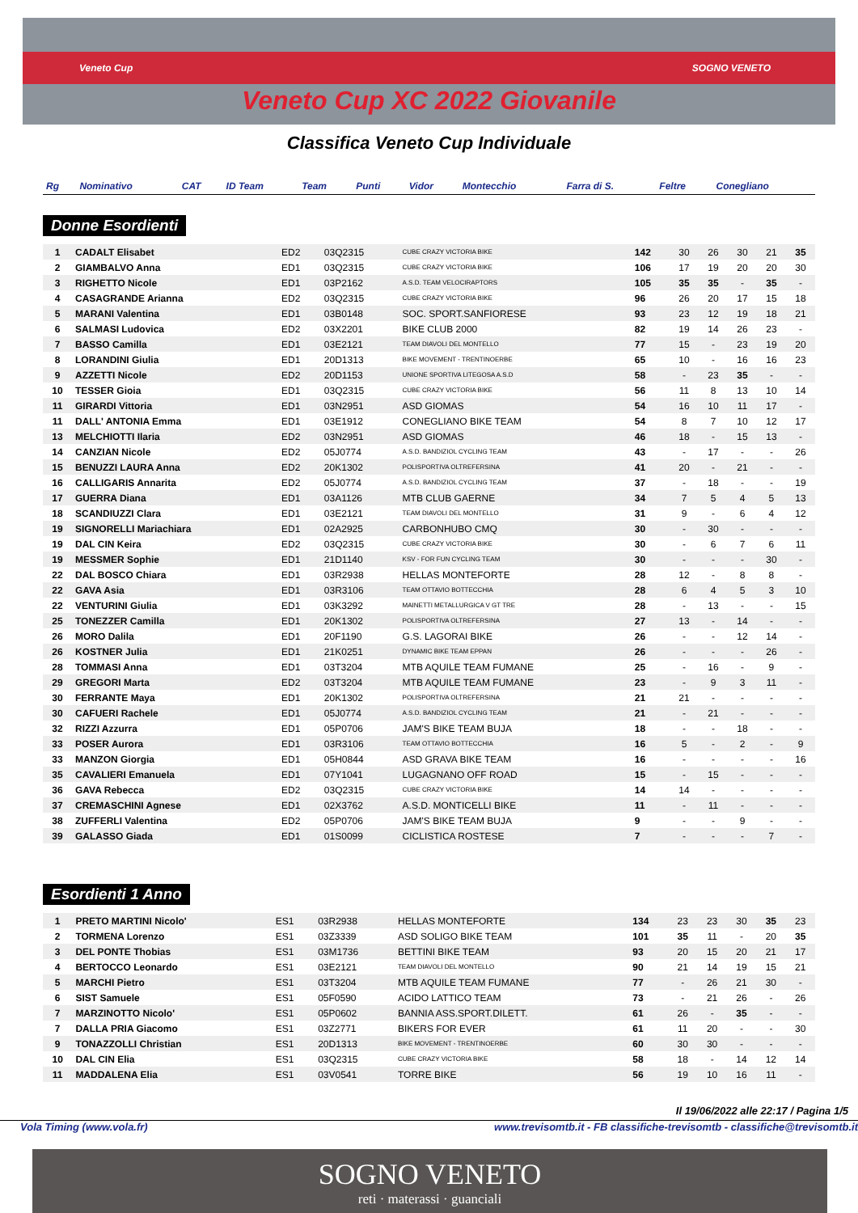Veneto Cup SOGNO VENETO
Veneto Cup XC 2022 Giovanile
Classifica Veneto Cup Individuale
| Rg | Nominativo | CAT | ID Team | Team | Punti | Vidor | Montecchio | Farra di S. | Feltre | Conegliano |
| --- | --- | --- | --- | --- | --- | --- | --- | --- | --- | --- |
Donne Esordienti
| 1 | CADALT Elisabet | ED2 | 03Q2315 | CUBE CRAZY VICTORIA BIKE | 142 | 30 | 26 | 30 | 21 | 35 |
| 2 | GIAMBALVO Anna | ED1 | 03Q2315 | CUBE CRAZY VICTORIA BIKE | 106 | 17 | 19 | 20 | 20 | 30 |
| 3 | RIGHETTO Nicole | ED1 | 03P2162 | A.S.D. TEAM VELOCIRAPTORS | 105 | 35 | 35 | - | 35 | - |
| 4 | CASAGRANDE Arianna | ED2 | 03Q2315 | CUBE CRAZY VICTORIA BIKE | 96 | 26 | 20 | 17 | 15 | 18 |
| 5 | MARANI Valentina | ED1 | 03B0148 | SOC. SPORT.SANFIORESE | 93 | 23 | 12 | 19 | 18 | 21 |
| 6 | SALMASI Ludovica | ED2 | 03X2201 | BIKE CLUB 2000 | 82 | 19 | 14 | 26 | 23 | - |
| 7 | BASSO Camilla | ED1 | 03E2121 | TEAM DIAVOLI DEL MONTELLO | 77 | 15 | - | 23 | 19 | 20 |
| 8 | LORANDINI Giulia | ED1 | 20D1313 | BIKE MOVEMENT - TRENTINOERBE | 65 | 10 | - | 16 | 16 | 23 |
| 9 | AZZETTI Nicole | ED2 | 20D1153 | UNIONE SPORTIVA LITEGOSA A.S.D | 58 | - | 23 | 35 | - | - |
| 10 | TESSER Gioia | ED1 | 03Q2315 | CUBE CRAZY VICTORIA BIKE | 56 | 11 | 8 | 13 | 10 | 14 |
| 11 | GIRARDI Vittoria | ED1 | 03N2951 | ASD GIOMAS | 54 | 16 | 10 | 11 | 17 | - |
| 11 | DALL' ANTONIA Emma | ED1 | 03E1912 | CONEGLIANO BIKE TEAM | 54 | 8 | 7 | 10 | 12 | 17 |
| 13 | MELCHIOTTI Ilaria | ED2 | 03N2951 | ASD GIOMAS | 46 | 18 | - | 15 | 13 | - |
| 14 | CANZIAN Nicole | ED2 | 05J0774 | A.S.D. BANDIZIOL CYCLING TEAM | 43 | - | 17 | - | - | 26 |
| 15 | BENUZZI LAURA Anna | ED2 | 20K1302 | POLISPORTIVA OLTREFERSINA | 41 | 20 | - | 21 | - | - |
| 16 | CALLIGARIS Annarita | ED2 | 05J0774 | A.S.D. BANDIZIOL CYCLING TEAM | 37 | - | 18 | - | - | 19 |
| 17 | GUERRA Diana | ED1 | 03A1126 | MTB CLUB GAERNE | 34 | 7 | 5 | 4 | 5 | 13 |
| 18 | SCANDIUZZI Clara | ED1 | 03E2121 | TEAM DIAVOLI DEL MONTELLO | 31 | 9 | - | 6 | 4 | 12 |
| 19 | SIGNORELLI Mariachiara | ED1 | 02A2925 | CARBONHUBO CMQ | 30 | - | 30 | - | - | - |
| 19 | DAL CIN Keira | ED2 | 03Q2315 | CUBE CRAZY VICTORIA BIKE | 30 | - | 6 | 7 | 6 | 11 |
| 19 | MESSMER Sophie | ED1 | 21D1140 | KSV - FOR FUN CYCLING TEAM | 30 | - | - | - | 30 | - |
| 22 | DAL BOSCO Chiara | ED1 | 03R2938 | HELLAS MONTEFORTE | 28 | 12 | - | 8 | 8 | - |
| 22 | GAVA Asia | ED1 | 03R3106 | TEAM OTTAVIO BOTTECCHIA | 28 | 6 | 4 | 5 | 3 | 10 |
| 22 | VENTURINI Giulia | ED1 | 03K3292 | MAINETTI METALLURGICA V GT TRE | 28 | - | 13 | - | - | 15 |
| 25 | TONEZZER Camilla | ED1 | 20K1302 | POLISPORTIVA OLTREFERSINA | 27 | 13 | - | 14 | - | - |
| 26 | MORO Dalila | ED1 | 20F1190 | G.S. LAGORAI BIKE | 26 | - | - | 12 | 14 | - |
| 26 | KOSTNER Julia | ED1 | 21K0251 | DYNAMIC BIKE TEAM EPPAN | 26 | - | - | - | 26 | - |
| 28 | TOMMASI Anna | ED1 | 03T3204 | MTB AQUILE TEAM FUMANE | 25 | - | 16 | - | 9 | - |
| 29 | GREGORI Marta | ED2 | 03T3204 | MTB AQUILE TEAM FUMANE | 23 | - | 9 | 3 | 11 | - |
| 30 | FERRANTE Maya | ED1 | 20K1302 | POLISPORTIVA OLTREFERSINA | 21 | 21 | - | - | - | - |
| 30 | CAFUERI Rachele | ED1 | 05J0774 | A.S.D. BANDIZIOL CYCLING TEAM | 21 | - | 21 | - | - | - |
| 32 | RIZZI Azzurra | ED1 | 05P0706 | JAM'S BIKE TEAM BUJA | 18 | - | - | 18 | - | - |
| 33 | POSER Aurora | ED1 | 03R3106 | TEAM OTTAVIO BOTTECCHIA | 16 | 5 | - | 2 | - | 9 |
| 33 | MANZON Giorgia | ED1 | 05H0844 | ASD GRAVA BIKE TEAM | 16 | - | - | - | - | 16 |
| 35 | CAVALIERI Emanuela | ED1 | 07Y1041 | LUGAGNANO OFF ROAD | 15 | - | 15 | - | - | - |
| 36 | GAVA Rebecca | ED2 | 03Q2315 | CUBE CRAZY VICTORIA BIKE | 14 | 14 | - | - | - | - |
| 37 | CREMASCHINI Agnese | ED1 | 02X3762 | A.S.D. MONTICELLI BIKE | 11 | - | 11 | - | - | - |
| 38 | ZUFFERLI Valentina | ED2 | 05P0706 | JAM'S BIKE TEAM BUJA | 9 | - | - | 9 | - | - |
| 39 | GALASSO Giada | ED1 | 01S0099 | CICLISTICA ROSTESE | 7 | - | - | - | 7 | - |
Esordienti 1 Anno
| 1 | PRETO MARTINI Nicolo' | ES1 | 03R2938 | HELLAS MONTEFORTE | 134 | 23 | 23 | 30 | 35 | 23 |
| 2 | TORMENA Lorenzo | ES1 | 03Z3339 | ASD SOLIGO BIKE TEAM | 101 | 35 | 11 | - | 20 | 35 |
| 3 | DEL PONTE Thobias | ES1 | 03M1736 | BETTINI BIKE TEAM | 93 | 20 | 15 | 20 | 21 | 17 |
| 4 | BERTOCCO Leonardo | ES1 | 03E2121 | TEAM DIAVOLI DEL MONTELLO | 90 | 21 | 14 | 19 | 15 | 21 |
| 5 | MARCHI Pietro | ES1 | 03T3204 | MTB AQUILE TEAM FUMANE | 77 | - | 26 | 21 | 30 | - |
| 6 | SIST Samuele | ES1 | 05F0590 | ACIDO LATTICO TEAM | 73 | - | 21 | 26 | - | 26 |
| 7 | MARZINOTTO Nicolo' | ES1 | 05P0602 | BANNIA ASS.SPORT.DILETT. | 61 | 26 | - | 35 | - | - |
| 7 | DALLA PRIA Giacomo | ES1 | 03Z2771 | BIKERS FOR EVER | 61 | 11 | 20 | - | - | 30 |
| 9 | TONAZZOLLI Christian | ES1 | 20D1313 | BIKE MOVEMENT - TRENTINOERBE | 60 | 30 | 30 | - | - | - |
| 10 | DAL CIN Elia | ES1 | 03Q2315 | CUBE CRAZY VICTORIA BIKE | 58 | 18 | - | 14 | 12 | 14 |
| 11 | MADDALENA Elia | ES1 | 03V0541 | TORRE BIKE | 56 | 19 | 10 | 16 | 11 | - |
Il 19/06/2022 alle 22:17 / Pagina 1/5
Vola Timing (www.vola.fr) www.trevisomtb.it - FB classifiche-trevisomtb - classifiche@trevisomtb.it
SOGNO VENETO
reti · materassi · guanciali